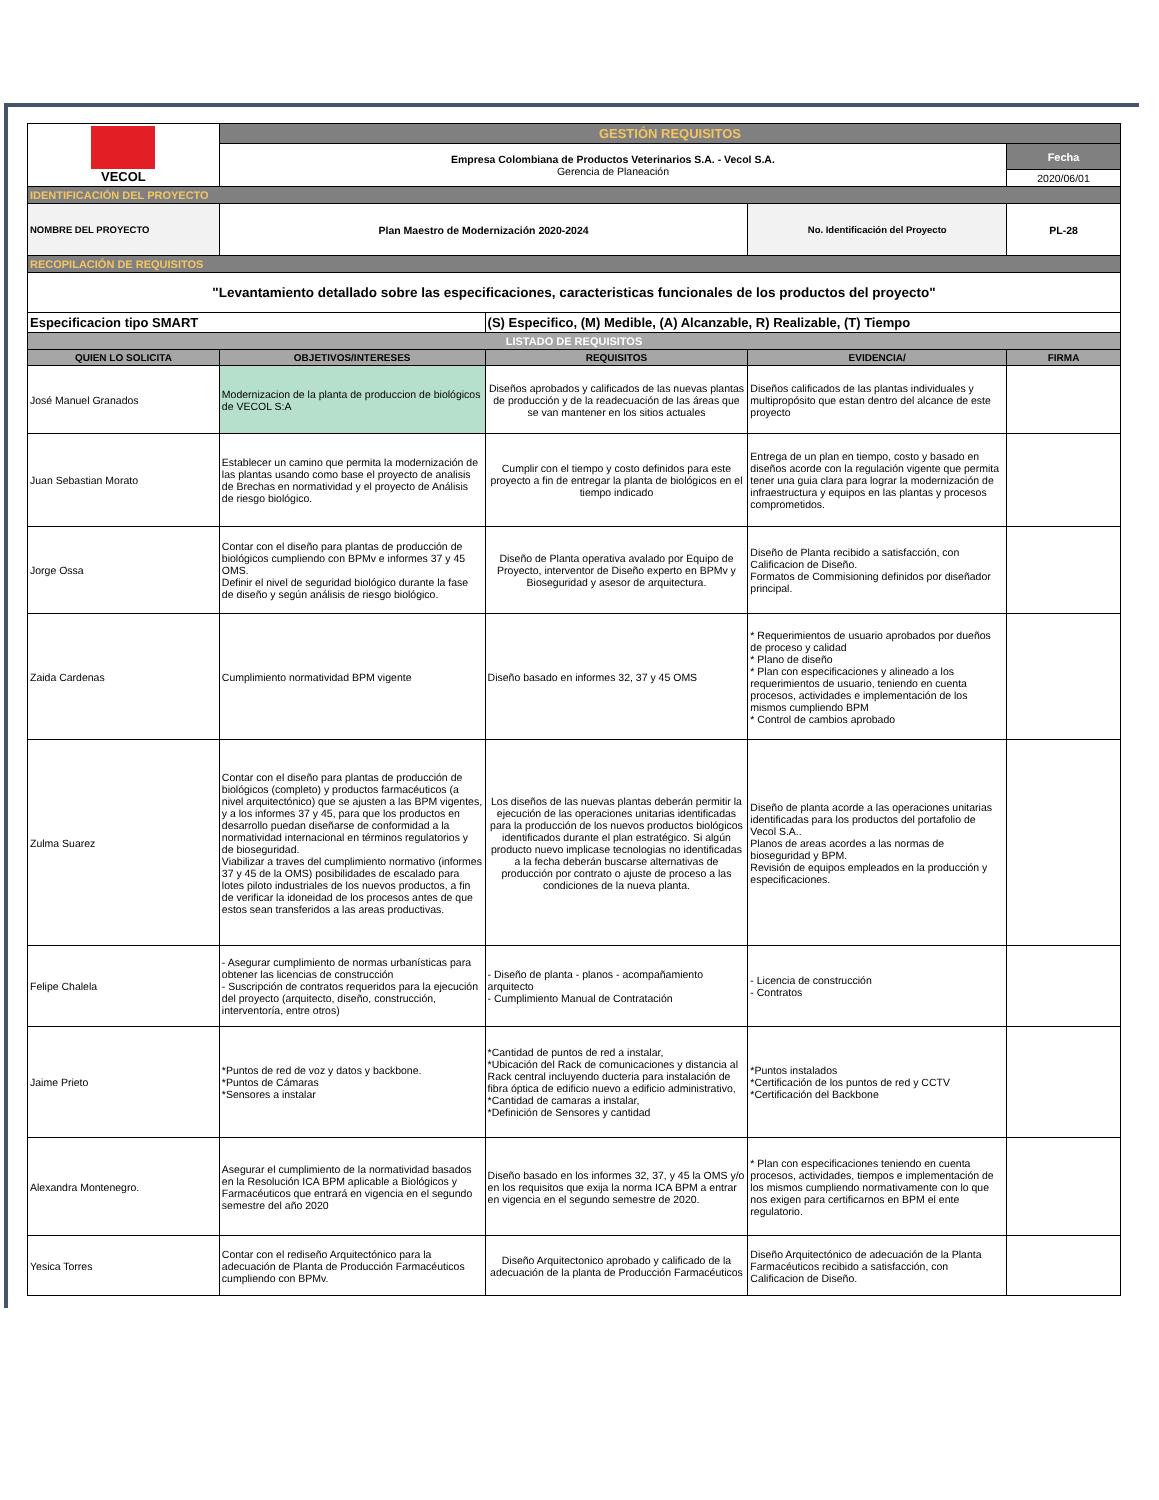| VECOL | GESTIÓN REQUISITOS | | | |
| | Empresa Colombiana de Productos Veterinarios S.A. - Vecol S.A. Gerencia de Planeación | | | Fecha |
| | | | | 2020/06/01 |
| IDENTIFICACIÓN DEL PROYECTO | | | | |
| NOMBRE DEL PROYECTO | Plan Maestro de Modernización 2020-2024 | | No. Identificación del Proyecto | PL-28 |
| RECOPILACIÓN DE REQUISITOS | | | | |
| "Levantamiento detallado sobre las especificaciones, caracteristicas funcionales de los productos del proyecto" | | | | |
| Especificacion tipo SMART | | (S) Especifico, (M) Medible, (A) Alcanzable, R) Realizable, (T) Tiempo | | |
| LISTADO DE REQUISITOS | | | | |
| QUIEN LO SOLICITA | OBJETIVOS/INTERESES | REQUISITOS | EVIDENCIA/ | FIRMA |
| José Manuel Granados | Modernizacion de la planta de produccion de biológicos de VECOL S:A | Diseños aprobados y calificados de las nuevas plantas de producción y de la readecuación de las áreas que se van mantener en los sitios actuales | Diseños calificados de las plantas individuales y multipropósito que estan dentro del alcance de este proyecto | |
| Juan Sebastian Morato | Establecer un camino que permita la modernización de las plantas usando como base el proyecto de analisis de Brechas en normatividad y el proyecto de Análisis de riesgo biológico. | Cumplir con el tiempo y costo definidos para este proyecto a fin de entregar la planta de biológicos en el tiempo indicado | Entrega de un plan en tiempo, costo y basado en diseños acorde con la regulación vigente que permita tener una guia clara para lograr la modernización de infraestructura y equipos en las plantas y procesos comprometidos. | |
| Jorge Ossa | Contar con el diseño para plantas de producción de biológicos cumpliendo con BPMv e informes 37 y 45 OMS. Definir el nivel de seguridad biológico durante la fase de diseño y según análisis de riesgo biológico. | Diseño de Planta operativa avalado por Equipo de Proyecto, interventor de Diseño experto en BPMv y Bioseguridad y asesor de arquitectura. | Diseño de Planta recibido a satisfacción, con Calificacion de Diseño. Formatos de Commisioning definidos por diseñador principal. | |
| Zaida Cardenas | Cumplimiento normatividad BPM vigente | Diseño basado en informes 32, 37 y 45 OMS | * Requerimientos de usuario aprobados por dueños de proceso y calidad * Plano de diseño * Plan con especificaciones y alineado a los requerimientos de usuario, teniendo en cuenta procesos, actividades e implementación de los mismos cumpliendo BPM * Control de cambios aprobado | |
| Zulma Suarez | Contar con el diseño para plantas de producción de biológicos (completo) y productos farmacéuticos (a nivel arquitectónico) que se ajusten a las BPM vigentes, y a los informes 37 y 45, para que los productos en desarrollo puedan diseñarse de conformidad a la normatividad internacional en términos regulatorios y de bioseguridad. Viabilizar a traves del cumplimiento normativo (informes 37 y 45 de la OMS) posibilidades de escalado para lotes piloto industriales de los nuevos productos, a fin de verificar la idoneidad de los procesos antes de que estos sean transferidos a las areas productivas. | Los diseños de las nuevas plantas deberán permitir la ejecución de las operaciones unitarias identificadas para la producción de los nuevos productos biológicos identificados durante el plan estratégico. Si algún producto nuevo implicase tecnologias no identificadas a la fecha deberán buscarse alternativas de producción por contrato o ajuste de proceso a las condiciones de la nueva planta. | Diseño de planta acorde a las operaciones unitarias identificadas para los productos del portafolio de Vecol S.A.. Planos de areas acordes a las normas de bioseguridad y BPM. Revisión de equipos empleados en la producción y especificaciones. | |
| Felipe Chalela | - Asegurar cumplimiento de normas urbanísticas para obtener las licencias de construcción - Suscripción de contratos requeridos para la ejecución del proyecto (arquitecto, diseño, construcción, interventoría, entre otros) | - Diseño de planta - planos - acompañamiento arquitecto - Cumplimiento Manual de Contratación | - Licencia de construcción - Contratos | |
| Jaime Prieto | *Puntos de red de voz y datos y backbone. *Puntos de Cámaras *Sensores a instalar | *Cantidad de puntos de red a instalar, *Ubicación del Rack de comunicaciones y distancia al Rack central incluyendo ducteria para instalación de fibra óptica de edificio nuevo a edificio administrativo, *Cantidad de camaras a instalar, *Definición de Sensores y cantidad | *Puntos instalados *Certificación de los puntos de red y CCTV *Certificación del Backbone | |
| Alexandra Montenegro. | Asegurar el cumplimiento de la normatividad basados en la Resolución ICA BPM aplicable a Biológicos y Farmacéuticos que entrará en vigencia en el segundo semestre del año 2020 | Diseño basado en los informes 32, 37, y 45 la OMS y/o en los requisitos que exija la norma ICA BPM a entrar en vigencia en el segundo semestre de 2020. | * Plan con especificaciones teniendo en cuenta procesos, actividades, tiempos e implementación de los mismos cumpliendo normativamente con lo que nos exigen para certificarnos en BPM el ente regulatorio. | |
| Yesica Torres | Contar con el rediseño Arquitectónico para la adecuación de Planta de Producción Farmacéuticos cumpliendo con BPMv. | Diseño Arquitectonico aprobado y calificado de la adecuación de la planta de Producción Farmacéuticos | Diseño Arquitectónico de adecuación de la Planta Farmacéuticos recibido a satisfacción, con Calificacion de Diseño. | |